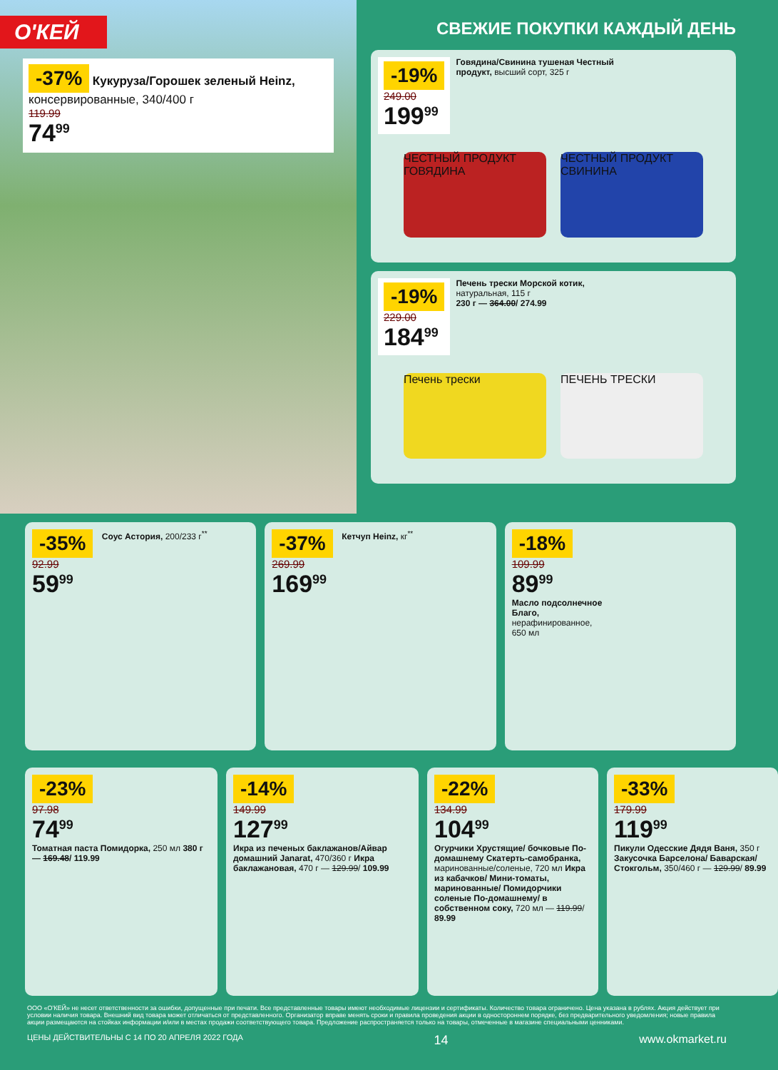О'КЕЙ
-37% Кукуруза/Горошек зеленый Heinz, консервированные, 340/400 г
119.99
74<sup>99</sup>
СВЕЖИЕ ПОКУПКИ КАЖДЫЙ ДЕНЬ
-19%
249.00
199<sup>99</sup>
Говядина/Свинина тушеная Честный продукт, высший сорт, 325 г
ЧЕСТНЫЙ ПРОДУКТ ГОВЯДИНА
ЧЕСТНЫЙ ПРОДУКТ СВИНИНА
-19%
229.00
184<sup>99</sup>
Печень трески Морской котик, натуральная, 115 г
230 г — 364.00/ 274.99
Печень трески ПЕЧЕНЬ ТРЕСКИ
-35% Соус Астория, 200/233 г<sup>**</sup>
92.99
59<sup>99</sup>
-37% Кетчуп Heinz, кг<sup>**</sup>
269.99
169<sup>99</sup>
-18%
109.99
89<sup>99</sup>
Масло подсолнечное Благо, нерафинированное, 650 мл
-23%
97.98
74<sup>99</sup>
Томатная паста Помидорка, 250 мл 380 г — 169.48/ 119.99
-14%
149.99
127<sup>99</sup>
Икра из печеных баклажанов/Айвар домашний Janarat, 470/360 г Икра баклажановая, 470 г — 129.99/ 109.99
-22%
134.99
104<sup>99</sup>
Огурчики Хрустящие/ бочковые По-домашнему Скатерть-самобранка, маринованные/соленые, 720 мл Икра из кабачков/ Мини-томаты, маринованные/ Помидорчики соленые По-домашнему/ в собственном соку, 720 мл — 119.99/ 89.99
-33%
179.99
119<sup>99</sup>
Пикули Одесские Дядя Ваня, 350 г Закусочка Барселона/ Баварская/Стокгольм, 350/460 г — 129.99/ 89.99
ООО «О'КЕЙ» не несет ответственности за ошибки, допущенные при печати. Все представленные товары имеют необходимые лицензии и сертификаты. Количество товара ограничено. Цена указана в рублях. Акция действует при условии наличия товара. Внешний вид товара может отличаться от представленного. Организатор вправе менять сроки и правила проведения акции в одностороннем порядке, без предварительного уведомления; новые правила акции размещаются на стойках информации и/или в местах продажи соответствующего товара. Предложение распространяется только на товары, отмеченные в магазине специальными ценниками.
ЦЕНЫ ДЕЙСТВИТЕЛЬНЫ С 14 ПО 20 АПРЕЛЯ 2022 ГОДА 14 www.okmarket.ru